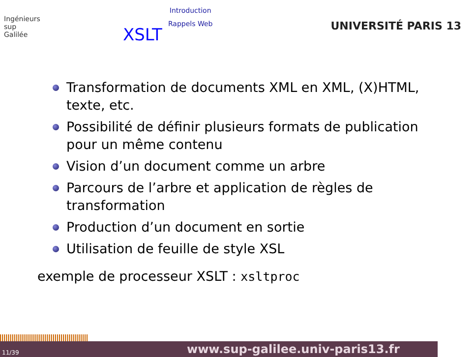Ingénieurs
sup
Galilée
XSLT
Introduction
Rappels Web
UNIVERSITÉ PARIS 13
Transformation de documents XML en XML, (X)HTML, texte, etc.
Possibilité de définir plusieurs formats de publication pour un même contenu
Vision d’un document comme un arbre
Parcours de l’arbre et application de règles de transformation
Production d’un document en sortie
Utilisation de feuille de style XSL
exemple de processeur XSLT : xsltproc
11/39 www.sup-galilee.univ-paris13.fr